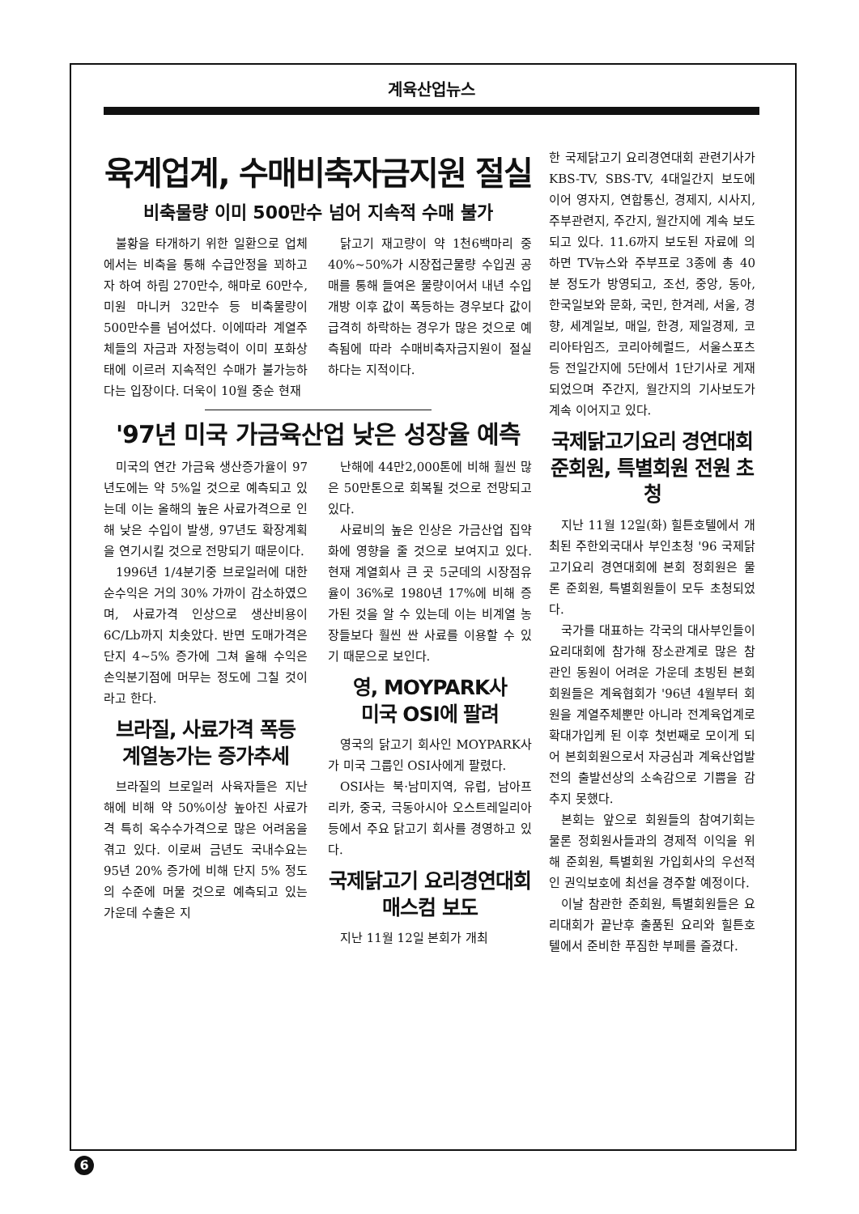계육산업뉴스
육계업계, 수매비축자금지원 절실
비축물량 이미 500만수 넘어 지속적 수매 불가
불황을 타개하기 위한 일환으로 업체에서는 비축을 통해 수급안정을 꾀하고자 하여 하림 270만수, 해마로 60만수, 미원 마니커 32만수 등 비축물량이 500만수를 넘어섰다. 이에따라 계열주체들의 자금과 자정능력이 이미 포화상태에 이르러 지속적인 수매가 불가능하다는 입장이다. 더욱이 10월 중순 현재
닭고기 재고량이 약 1천6백마리 중 40%~50%가 시장접근물량 수입권 공매를 통해 들여온 물량이어서 내년 수입개방 이후 값이 폭등하는 경우보다 값이 급격히 하락하는 경우가 많은 것으로 예측됨에 따라 수매비축자금지원이 절실하다는 지적이다.
'97년 미국 가금육산업 낮은 성장율 예측
미국의 연간 가금육 생산증가율이 97년도에는 약 5%일 것으로 예측되고 있는데 이는 올해의 높은 사료가격으로 인해 낮은 수입이 발생, 97년도 확장계획을 연기시킬 것으로 전망되기 때문이다.
1996년 1/4분기중 브로일러에 대한 순수익은 거의 30% 가까이 감소하였으며, 사료가격 인상으로 생산비용이 6C/Lb까지 치솟았다. 반면 도매가격은 단지 4~5% 증가에 그쳐 올해 수익은 손익분기점에 머무는 정도에 그칠 것이라고 한다.
브라질, 사료가격 폭등
계열농가는 증가추세
브라질의 브로일러 사육자들은 지난해에 비해 약 50%이상 높아진 사료가격 특히 옥수수가격으로 많은 어려움을 겪고 있다. 이로써 금년도 국내수요는 95년 20% 증가에 비해 단지 5% 정도의 수준에 머물 것으로 예측되고 있는 가운데 수출은 지
난해에 44만2,000톤에 비해 훨씬 많은 50만톤으로 회복될 것으로 전망되고 있다.
사료비의 높은 인상은 가금산업 집약화에 영향을 줄 것으로 보여지고 있다. 현재 계열회사 큰 곳 5군데의 시장점유율이 36%로 1980년 17%에 비해 증가된 것을 알 수 있는데 이는 비계열 농장들보다 훨씬 싼 사료를 이용할 수 있기 때문으로 보인다.
영, MOYPARK사
미국 OSI에 팔려
영국의 닭고기 회사인 MOYPARK사가 미국 그룹인 OSI사에게 팔렸다.
OSI사는 북·남미지역, 유럽, 남아프리카, 중국, 극동아시아 오스트레일리아 등에서 주요 닭고기 회사를 경영하고 있다.
국제닭고기 요리경연대회
매스컴 보도
지난 11월 12일 본회가 개최
한 국제닭고기 요리경연대회 관련기사가 KBS-TV, SBS-TV, 4대일간지 보도에 이어 영자지, 연합통신, 경제지, 시사지, 주부관련지, 주간지, 월간지에 계속 보도되고 있다. 11.6까지 보도된 자료에 의하면 TV뉴스와 주부프로 3종에 총 40분 정도가 방영되고, 조선, 중앙, 동아, 한국일보와 문화, 국민, 한겨레, 서울, 경향, 세계일보, 매일, 한경, 제일경제, 코리아타임즈, 코리아헤럴드, 서울스포츠 등 전일간지에 5단에서 1단기사로 게재되었으며 주간지, 월간지의 기사보도가 계속 이어지고 있다.
국제닭고기요리 경연대회
준회원, 특별회원 전원 초청
지난 11월 12일(화) 힐튼호텔에서 개최된 주한외국대사 부인초청 '96 국제닭고기요리 경연대회에 본회 정회원은 물론 준회원, 특별회원들이 모두 초청되었다.
국가를 대표하는 각국의 대사부인들이 요리대회에 참가해 장소관계로 많은 참관인 동원이 어려운 가운데 초빙된 본회회원들은 계육협회가 '96년 4월부터 회원을 계열주체뿐만 아니라 전계육업계로 확대가입케 된 이후 첫번째로 모이게 되어 본회회원으로서 자긍심과 계육산업발전의 출발선상의 소속감으로 기쁨을 감추지 못했다.
본회는 앞으로 회원들의 참여기회는 물론 정회원사들과의 경제적 이익을 위해 준회원, 특별회원 가입회사의 우선적인 권익보호에 최선을 경주할 예정이다.
이날 참관한 준회원, 특별회원들은 요리대회가 끝난후 출품된 요리와 힐튼호텔에서 준비한 푸짐한 부페를 즐겼다.
6